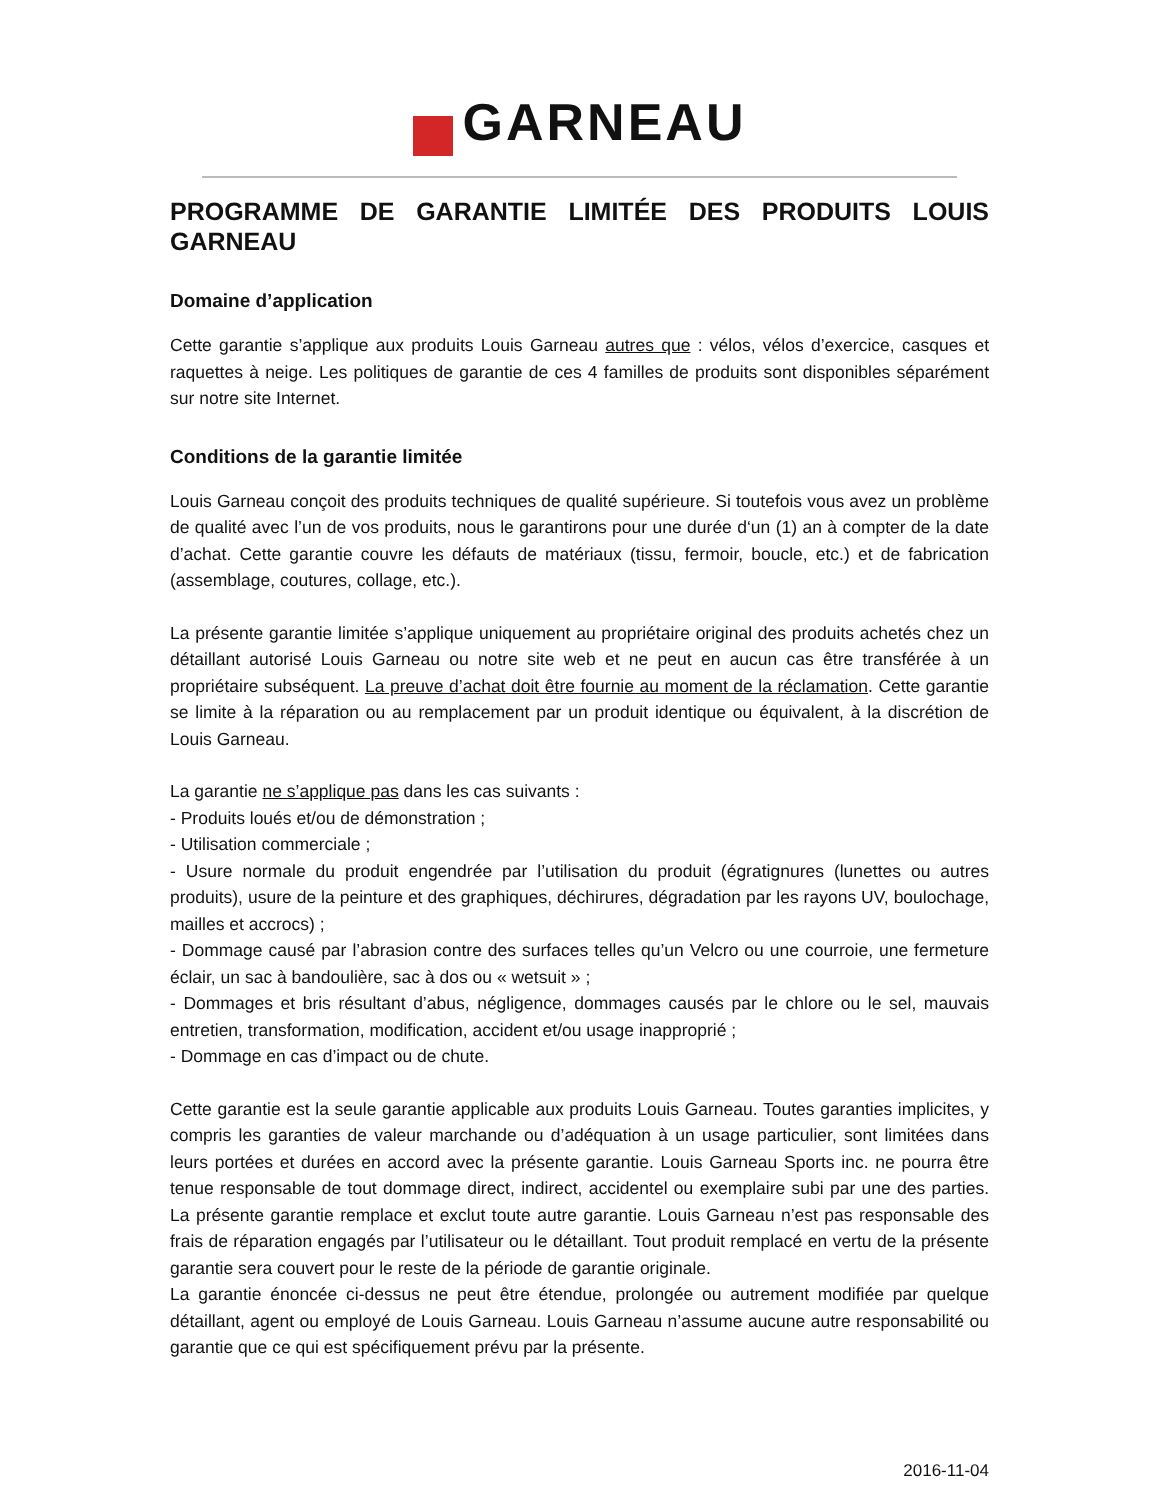GARNEAU
PROGRAMME DE GARANTIE LIMITÉE DES PRODUITS LOUIS GARNEAU
Domaine d’application
Cette garantie s’applique aux produits Louis Garneau autres que : vélos, vélos d’exercice, casques et raquettes à neige. Les politiques de garantie de ces 4 familles de produits sont disponibles séparément sur notre site Internet.
Conditions de la garantie limitée
Louis Garneau conçoit des produits techniques de qualité supérieure. Si toutefois vous avez un problème de qualité avec l’un de vos produits, nous le garantirons pour une durée d‘un (1) an à compter de la date d’achat. Cette garantie couvre les défauts de matériaux (tissu, fermoir, boucle, etc.) et de fabrication (assemblage, coutures, collage, etc.).
La présente garantie limitée s’applique uniquement au propriétaire original des produits achetés chez un détaillant autorisé Louis Garneau ou notre site web et ne peut en aucun cas être transférée à un propriétaire subséquent. La preuve d’achat doit être fournie au moment de la réclamation. Cette garantie se limite à la réparation ou au remplacement par un produit identique ou équivalent, à la discrétion de Louis Garneau.
La garantie ne s’applique pas dans les cas suivants :
- Produits loués et/ou de démonstration ;
- Utilisation commerciale ;
- Usure normale du produit engendrée par l’utilisation du produit (égratignures (lunettes ou autres produits), usure de la peinture et des graphiques, déchirures, dégradation par les rayons UV, boulochage, mailles et accrocs) ;
- Dommage causé par l’abrasion contre des surfaces telles qu’un Velcro ou une courroie, une fermeture éclair, un sac à bandoulière, sac à dos ou « wetsuit » ;
- Dommages et bris résultant d’abus, négligence, dommages causés par le chlore ou le sel, mauvais entretien, transformation, modification, accident et/ou usage inapproprié ;
- Dommage en cas d’impact ou de chute.
Cette garantie est la seule garantie applicable aux produits Louis Garneau. Toutes garanties implicites, y compris les garanties de valeur marchande ou d’adéquation à un usage particulier, sont limitées dans leurs portées et durées en accord avec la présente garantie. Louis Garneau Sports inc. ne pourra être tenue responsable de tout dommage direct, indirect, accidentel ou exemplaire subi par une des parties. La présente garantie remplace et exclut toute autre garantie. Louis Garneau n’est pas responsable des frais de réparation engagés par l’utilisateur ou le détaillant. Tout produit remplacé en vertu de la présente garantie sera couvert pour le reste de la période de garantie originale.
La garantie énoncée ci-dessus ne peut être étendue, prolongée ou autrement modifiée par quelque détaillant, agent ou employé de Louis Garneau. Louis Garneau n’assume aucune autre responsabilité ou garantie que ce qui est spécifiquement prévu par la présente.
2016-11-04